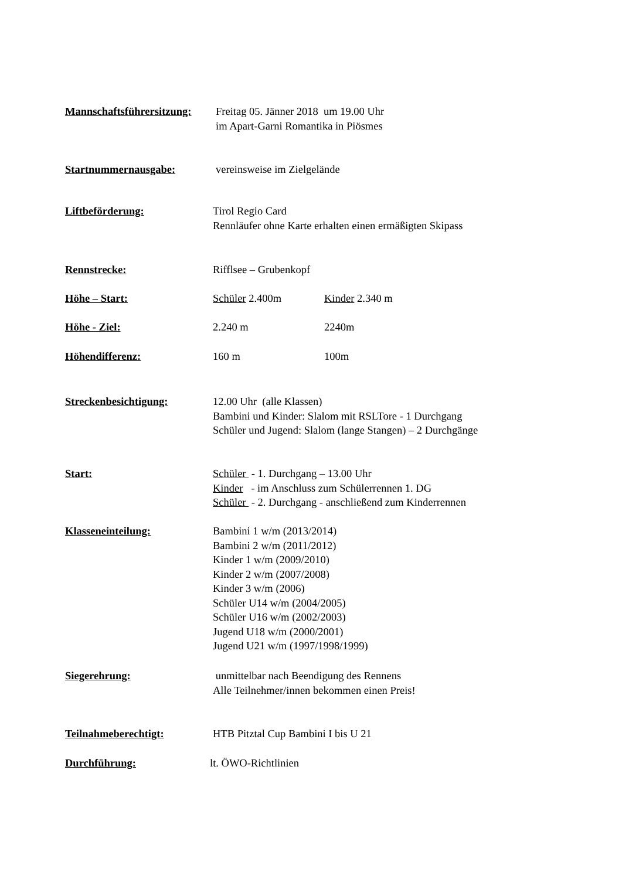Mannschaftsführersitzung:
Freitag 05. Jänner 2018 um 19.00 Uhr im Apart-Garni Romantika in Piösmes
Startnummernausgabe: vereinsweise im Zielgelände
Liftbeförderung: Tirol Regio Card Rennläufer ohne Karte erhalten einen ermäßigten Skipass
Rennstrecke: Rifflsee – Grubenkopf
Höhe – Start: Schüler 2.400m
Kinder 2.340 m
Höhe - Ziel: 2.240 m
2240m
Höhendifferenz: 160 m
100m
Streckenbesichtigung: 12.00 Uhr (alle Klassen) Bambini und Kinder: Slalom mit RSLTore - 1 Durchgang Schüler und Jugend: Slalom (lange Stangen) – 2 Durchgänge
Start: Schüler - 1. Durchgang – 13.00 Uhr Kinder - im Anschluss zum Schülerrennen 1. DG Schüler - 2. Durchgang - anschließend zum Kinderrennen
Klasseneinteilung: Bambini 1 w/m (2013/2014) Bambini 2 w/m (2011/2012) Kinder 1 w/m (2009/2010) Kinder 2 w/m (2007/2008) Kinder 3 w/m (2006) Schüler U14 w/m (2004/2005) Schüler U16 w/m (2002/2003) Jugend U18 w/m (2000/2001) Jugend U21 w/m (1997/1998/1999)
Siegerehrung: unmittelbar nach Beendigung des Rennens Alle Teilnehmer/innen bekommen einen Preis!
Teilnahmeberechtigt: HTB Pitztal Cup Bambini I bis U 21
Durchführung: lt. ÖWO-Richtlinien